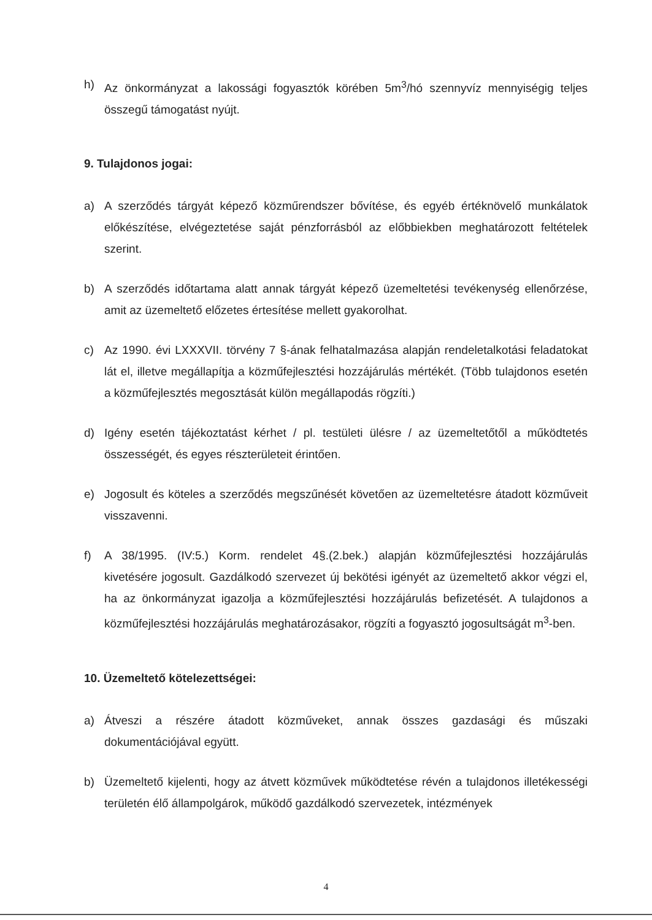h) Az önkormányzat a lakossági fogyasztók körében 5m<sup>3</sup>/hó szennyvíz mennyiségig teljes összegű támogatást nyújt.
9. Tulajdonos jogai:
a) A szerződés tárgyát képező közműrendszer bővítése, és egyéb értéknövelő munkálatok előkészítése, elvégeztetése saját pénzforrásból az előbbiekben meghatározott feltételek szerint.
b) A szerződés időtartama alatt annak tárgyát képező üzemeltetési tevékenység ellenőrzése, amit az üzemeltető előzetes értesítése mellett gyakorolhat.
c) Az 1990. évi LXXXVII. törvény 7 §-ának felhatalmazása alapján rendeletalkotási feladatokat lát el, illetve megállapítja a közműfejlesztési hozzájárulás mértékét. (Több tulajdonos esetén a közműfejlesztés megosztását külön megállapodás rögzíti.)
d) Igény esetén tájékoztatást kérhet / pl. testületi ülésre / az üzemeltetőtől a működtetés összességét, és egyes részterületeit érintően.
e) Jogosult és köteles a szerződés megszűnését követően az üzemeltetésre átadott közműveit visszavenni.
f) A 38/1995. (IV:5.) Korm. rendelet 4§.(2.bek.) alapján közműfejlesztési hozzájárulás kivetésére jogosult. Gazdálkodó szervezet új bekötési igényét az üzemeltető akkor végzi el, ha az önkormányzat igazolja a közműfejlesztési hozzájárulás befizetését. A tulajdonos a közműfejlesztési hozzájárulás meghatározásakor, rögzíti a fogyasztó jogosultságát m<sup>3</sup>-ben.
10. Üzemeltető kötelezettségei:
a) Átveszi a részére átadott közműveket, annak összes gazdasági és műszaki dokumentációjával együtt.
b) Üzemeltető kijelenti, hogy az átvett közművek működtetése révén a tulajdonos illetékességi területén élő állampolgárok, működő gazdálkodó szervezetek, intézmények
4